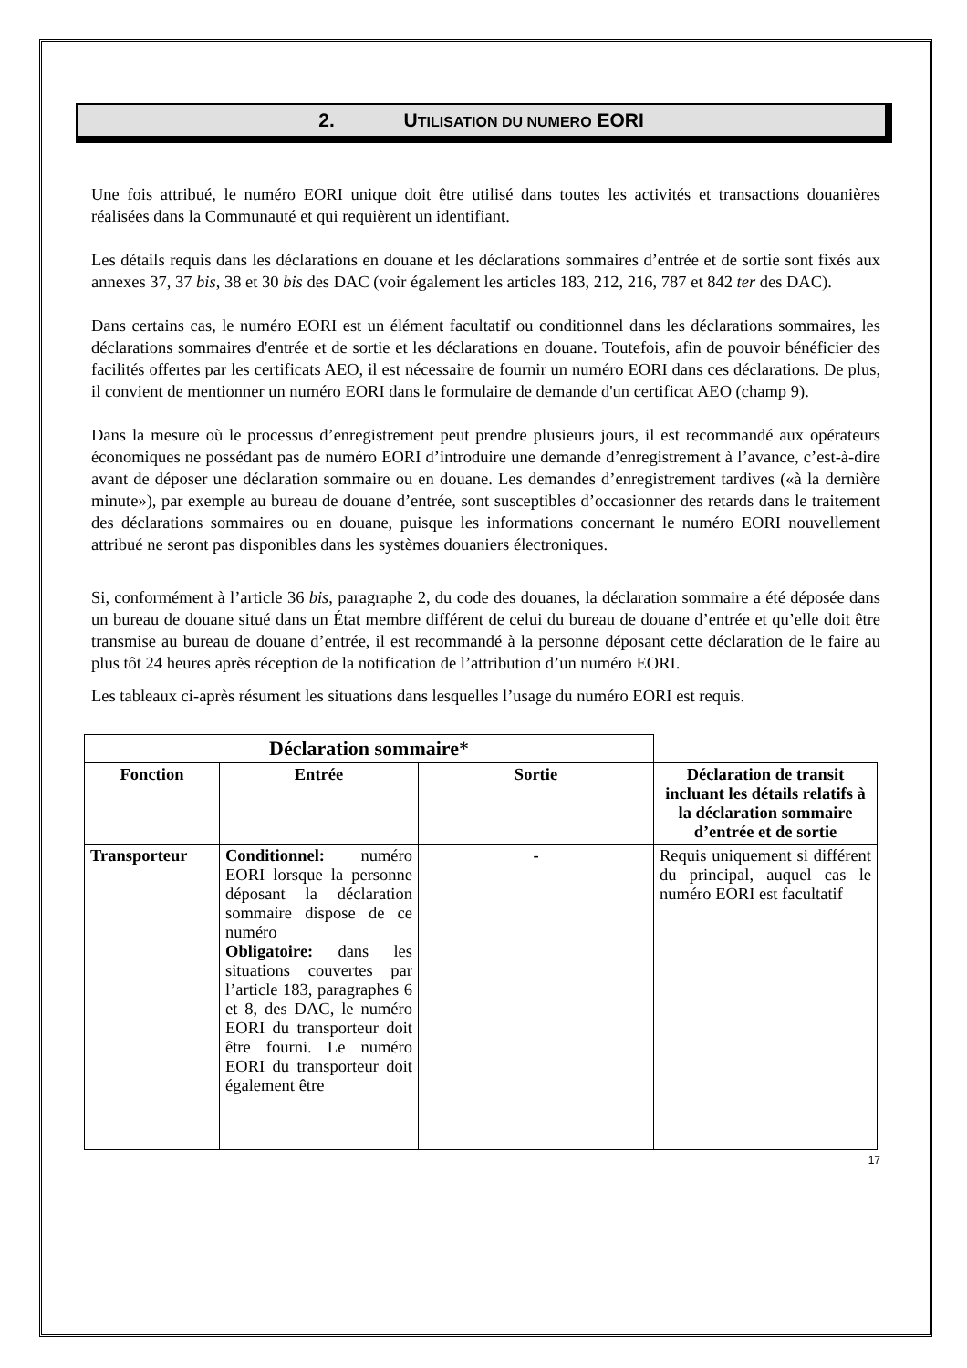2. UTILISATION DU NUMERO EORI
Une fois attribué, le numéro EORI unique doit être utilisé dans toutes les activités et transactions douanières réalisées dans la Communauté et qui requièrent un identifiant.
Les détails requis dans les déclarations en douane et les déclarations sommaires d’entrée et de sortie sont fixés aux annexes 37, 37 bis, 38 et 30 bis des DAC (voir également les articles 183, 212, 216, 787 et 842 ter des DAC).
Dans certains cas, le numéro EORI est un élément facultatif ou conditionnel dans les déclarations sommaires, les déclarations sommaires d'entrée et de sortie et les déclarations en douane. Toutefois, afin de pouvoir bénéficier des facilités offertes par les certificats AEO, il est nécessaire de fournir un numéro EORI dans ces déclarations. De plus, il convient de mentionner un numéro EORI dans le formulaire de demande d'un certificat AEO (champ 9).
Dans la mesure où le processus d’enregistrement peut prendre plusieurs jours, il est recommandé aux opérateurs économiques ne possédant pas de numéro EORI d’introduire une demande d’enregistrement à l’avance, c’est-à-dire avant de déposer une déclaration sommaire ou en douane. Les demandes d’enregistrement tardives («à la dernière minute»), par exemple au bureau de douane d’entrée, sont susceptibles d’occasionner des retards dans le traitement des déclarations sommaires ou en douane, puisque les informations concernant le numéro EORI nouvellement attribué ne seront pas disponibles dans les systèmes douaniers électroniques.
Si, conformément à l’article 36 bis, paragraphe 2, du code des douanes, la déclaration sommaire a été déposée dans un bureau de douane situé dans un État membre différent de celui du bureau de douane d’entrée et qu’elle doit être transmise au bureau de douane d’entrée, il est recommandé à la personne déposant cette déclaration de le faire au plus tôt 24 heures après réception de la notification de l’attribution d’un numéro EORI.
Les tableaux ci-après résument les situations dans lesquelles l’usage du numéro EORI est requis.
| Déclaration sommaire * | | | |
| Fonction | Entrée | Sortie | Déclaration de transit incluant les détails relatifs à la déclaration sommaire d’entrée et de sortie |
| Transporteur | Conditionnel: numéro EORI lorsque la personne déposant la déclaration sommaire dispose de ce numéro Obligatoire: dans les situations couvertes par l’article 183, paragraphes 6 et 8, des DAC, le numéro EORI du transporteur doit être fourni. Le numéro EORI du transporteur doit également être | - | Requis uniquement si différent du principal, auquel cas le numéro EORI est facultatif |
17